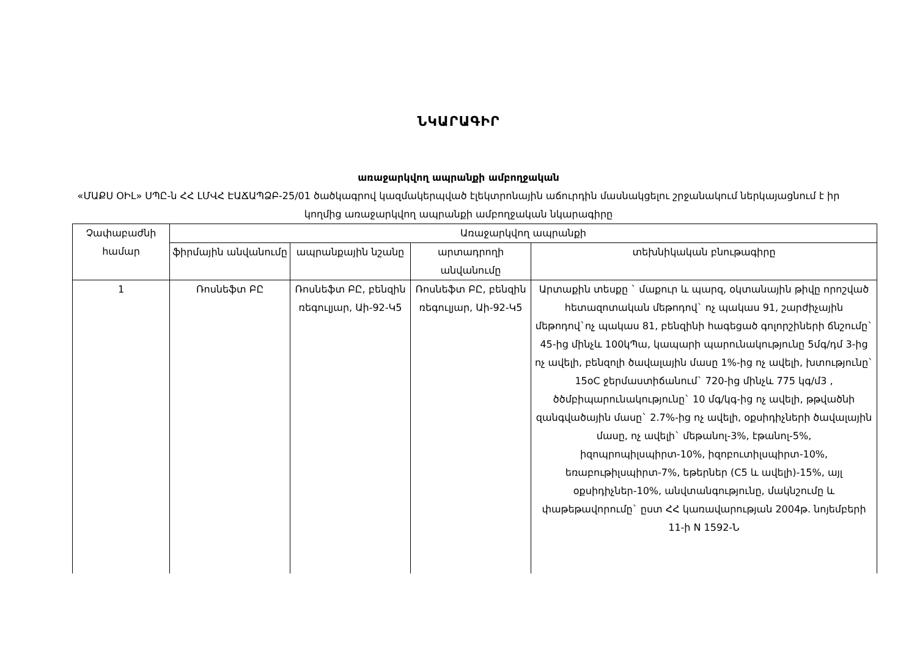ՆԿԱՐԱԳԻՐ
առաջարկվող ապրանքի ամբողջական
«ՄԱՔՍ ՕԻԼ» ՍՊԸ-ն ՀՀ ԼՄՎՀ ԷԱՃԱՊՁԲ-25/01 ծածկագրով կազմակերպված էլեկտրոնային աճուրդին մասնակցելու շրջանակում ներկայացնում է իր կողմից առաջարկվող ապրանքի ամբողջական նկարագիրը
| Չափաբաժնի համար | Առաջարկվող ապրանքի | | | |
| --- | --- | --- | --- | --- |
| | ֆիրմային անվանումը | ապրանքային նշանը | արտադրողի անվանումը | տեխնիկական բնութագիրը |
| 1 | Ռոսնեֆտ ԲԸ | Ռոսնեֆտ ԲԸ, բենզին ռեգուլյար, Աի-92-Կ5 | Ռոսնեֆտ ԲԸ, բենզին ռեգուլյար, Աի-92-Կ5 | Արտաքին տեսքը ` մաքուր և պարզ, օկտանային թիվը որոշված հետազոտական մեթոդով` ոչ պակաս 91, շարժիչային մեթոդով`ոչ պակաս 81, բենզինի հագեցած գոլորշիների ճնշումը` 45-ից մինչև 100կՊա, կապարի պարունակությունը 5մգ/դմ 3-ից ոչ ավելի, բենզոլի ծավալային մասը 1%-ից ոչ ավելի, խտությունը` 15oC ջերմաստիճանում` 720-ից մինչև 775 կգ/մ3 , ծծմբիպարունակությունը` 10 մգ/կգ-ից ոչ ավելի, թթվածնի զանգվածային մասը` 2.7%-ից ոչ ավելի, օքսիդիչների ծավալային մասը, ոչ ավելի` մեթանոլ-3%, էթանոլ-5%, իզոպրոպիլսպիրտ-10%, իզոբուտիլսպիրտ-10%, եռաբութիլսպիրտ-7%, եթերներ (C5 և ավելի)-15%, այլ օքսիդիչներ-10%, անվտանգությունը, մակնշումը և փաթեթավորումը` ըստ ՀՀ կառավարության 2004թ. նոյեմբերի 11-ի N 1592-Ն |